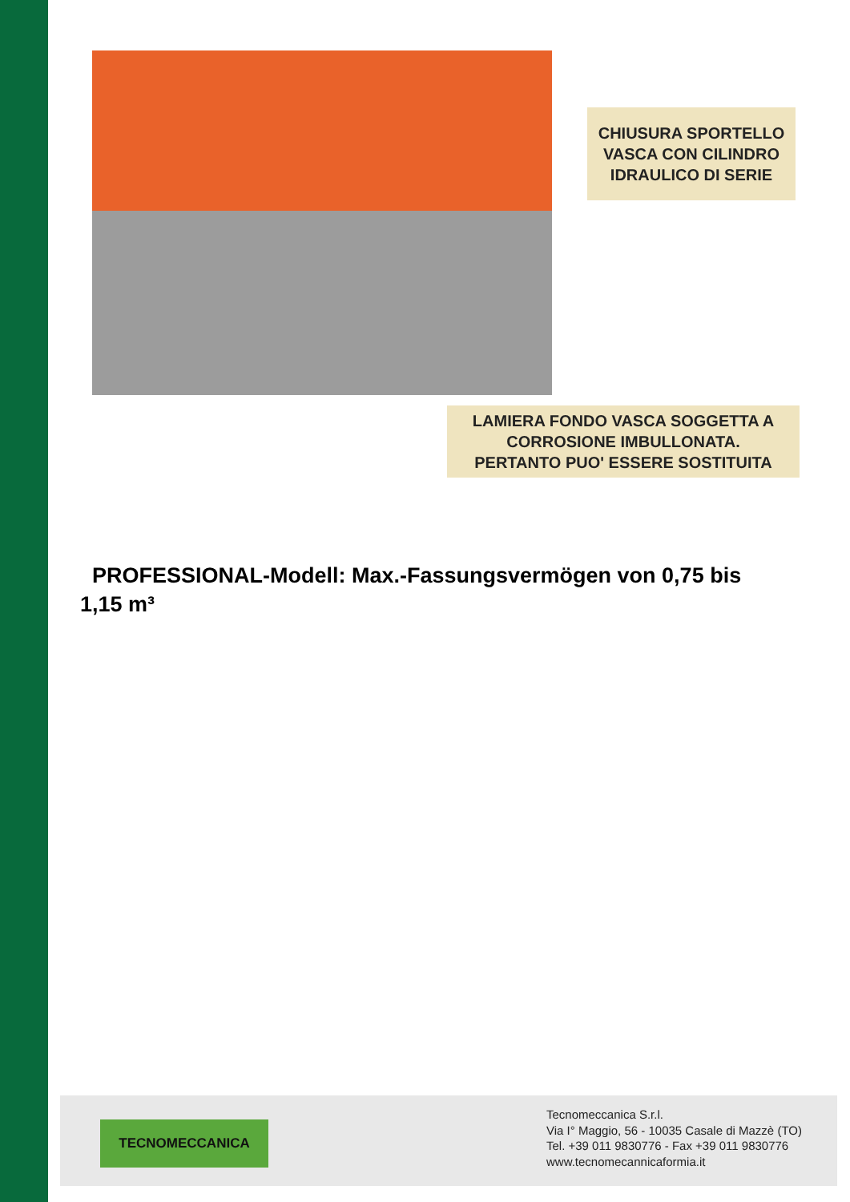CHIUSURA SPORTELLO
VASCA CON CILINDRO
IDRAULICO DI SERIE
LAMIERA FONDO VASCA SOGGETTA A
CORROSIONE IMBULLONATA.
PERTANTO PUO' ESSERE SOSTITUITA
PROFESSIONAL-Modell: Max.-Fassungsvermögen von 0,75 bis 1,15 m³
TECNOMECCANICA
Tecnomeccanica S.r.l.
Via I° Maggio, 56 - 10035 Casale di Mazzè (TO)
Tel. +39 011 9830776 - Fax +39 011 9830776
www.tecnomecannicaformia.it